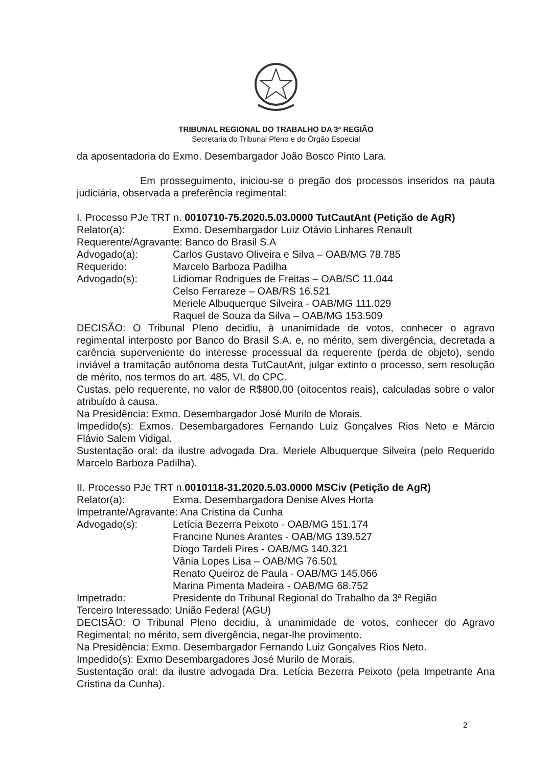TRIBUNAL REGIONAL DO TRABALHO DA 3ª REGIÃO
Secretaria do Tribunal Pleno e do Órgão Especial
da aposentadoria do Exmo. Desembargador João Bosco Pinto Lara.
Em prosseguimento, iniciou-se o pregão dos processos inseridos na pauta judiciária, observada a preferência regimental:
I. Processo PJe TRT n. 0010710-75.2020.5.03.0000 TutCautAnt (Petição de AgR)
Relator(a): Exmo. Desembargador Luiz Otávio Linhares Renault
Requerente/Agravante: Banco do Brasil S.A
Advogado(a): Carlos Gustavo Oliveira e Silva – OAB/MG 78.785
Requerido: Marcelo Barboza Padilha
Advogado(s): Lidiomar Rodrigues de Freitas – OAB/SC 11.044
Celso Ferrareze – OAB/RS 16.521
Meriele Albuquerque Silveira - OAB/MG 111.029
Raquel de Souza da Silva – OAB/MG 153.509
DECISÃO: O Tribunal Pleno decidiu, à unanimidade de votos, conhecer o agravo regimental interposto por Banco do Brasil S.A. e, no mérito, sem divergência, decretada a carência superveniente do interesse processual da requerente (perda de objeto), sendo inviável a tramitação autônoma desta TutCautAnt, julgar extinto o processo, sem resolução de mérito, nos termos do art. 485, VI, do CPC.
Custas, pelo requerente, no valor de R$800,00 (oitocentos reais), calculadas sobre o valor atribuído à causa.
Na Presidência: Exmo. Desembargador José Murilo de Morais.
Impedido(s): Exmos. Desembargadores Fernando Luiz Gonçalves Rios Neto e Márcio Flávio Salem Vidigal.
Sustentação oral: da ilustre advogada Dra. Meriele Albuquerque Silveira (pelo Requerido Marcelo Barboza Padilha).
II. Processo PJe TRT n.0010118-31.2020.5.03.0000 MSCiv (Petição de AgR)
Relator(a): Exma. Desembargadora Denise Alves Horta
Impetrante/Agravante: Ana Cristina da Cunha
Advogado(s): Letícia Bezerra Peixoto - OAB/MG 151.174
Francine Nunes Arantes - OAB/MG 139.527
Diogo Tardeli Pires - OAB/MG 140.321
Vânia Lopes Lisa – OAB/MG 76.501
Renato Queiroz de Paula - OAB/MG 145.066
Marina Pimenta Madeira - OAB/MG 68.752
Impetrado: Presidente do Tribunal Regional do Trabalho da 3ª Região
Terceiro Interessado: União Federal (AGU)
DECISÃO: O Tribunal Pleno decidiu, à unanimidade de votos, conhecer do Agravo Regimental; no mérito, sem divergência, negar-lhe provimento.
Na Presidência: Exmo. Desembargador Fernando Luiz Gonçalves Rios Neto.
Impedido(s): Exmo Desembargadores José Murilo de Morais.
Sustentação oral: da ilustre advogada Dra. Letícia Bezerra Peixoto (pela Impetrante Ana Cristina da Cunha).
2